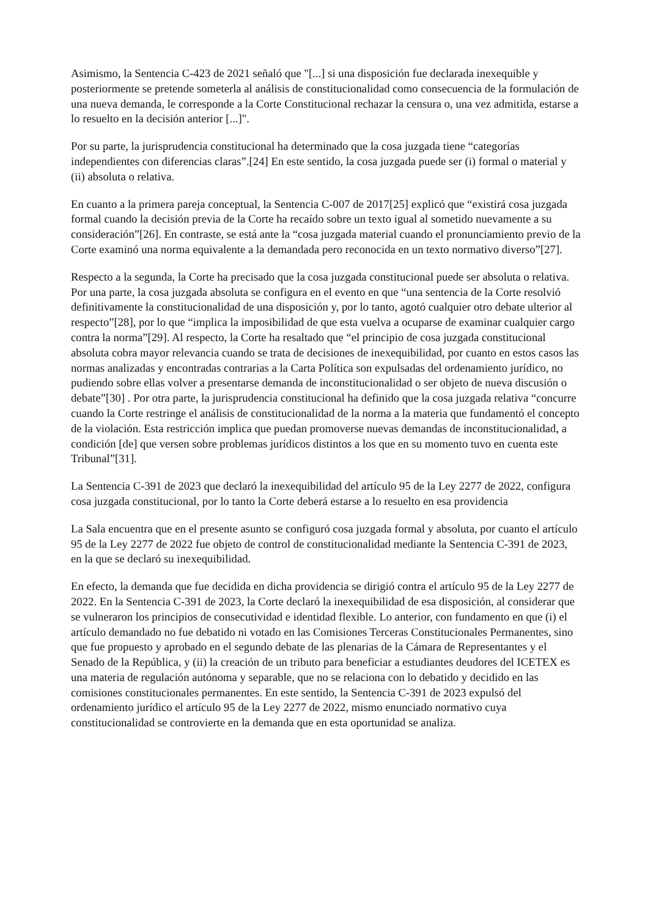Asimismo, la Sentencia C-423 de 2021 señaló que "[...] si una disposición fue declarada inexequible y posteriormente se pretende someterla al análisis de constitucionalidad como consecuencia de la formulación de una nueva demanda, le corresponde a la Corte Constitucional rechazar la censura o, una vez admitida, estarse a lo resuelto en la decisión anterior [...]".
Por su parte, la jurisprudencia constitucional ha determinado que la cosa juzgada tiene “categorías independientes con diferencias claras”.[24] En este sentido, la cosa juzgada puede ser (i) formal o material y (ii) absoluta o relativa.
En cuanto a la primera pareja conceptual, la Sentencia C-007 de 2017[25] explicó que “existirá cosa juzgada formal cuando la decisión previa de la Corte ha recaído sobre un texto igual al sometido nuevamente a su consideración”[26]. En contraste, se está ante la “cosa juzgada material cuando el pronunciamiento previo de la Corte examinó una norma equivalente a la demandada pero reconocida en un texto normativo diverso”[27].
Respecto a la segunda, la Corte ha precisado que la cosa juzgada constitucional puede ser absoluta o relativa. Por una parte, la cosa juzgada absoluta se configura en el evento en que “una sentencia de la Corte resolvió definitivamente la constitucionalidad de una disposición y, por lo tanto, agotó cualquier otro debate ulterior al respecto”[28], por lo que “implica la imposibilidad de que esta vuelva a ocuparse de examinar cualquier cargo contra la norma”[29]. Al respecto, la Corte ha resaltado que “el principio de cosa juzgada constitucional absoluta cobra mayor relevancia cuando se trata de decisiones de inexequibilidad, por cuanto en estos casos las normas analizadas y encontradas contrarias a la Carta Política son expulsadas del ordenamiento jurídico, no pudiendo sobre ellas volver a presentarse demanda de inconstitucionalidad o ser objeto de nueva discusión o debate”[30] . Por otra parte, la jurisprudencia constitucional ha definido que la cosa juzgada relativa “concurre cuando la Corte restringe el análisis de constitucionalidad de la norma a la materia que fundamentó el concepto de la violación. Esta restricción implica que puedan promoverse nuevas demandas de inconstitucionalidad, a condición [de] que versen sobre problemas jurídicos distintos a los que en su momento tuvo en cuenta este Tribunal”[31].
La Sentencia C-391 de 2023 que declaró la inexequibilidad del artículo 95 de la Ley 2277 de 2022, configura cosa juzgada constitucional, por lo tanto la Corte deberá estarse a lo resuelto en esa providencia
La Sala encuentra que en el presente asunto se configuró cosa juzgada formal y absoluta, por cuanto el artículo 95 de la Ley 2277 de 2022 fue objeto de control de constitucionalidad mediante la Sentencia C-391 de 2023, en la que se declaró su inexequibilidad.
En efecto, la demanda que fue decidida en dicha providencia se dirigió contra el artículo 95 de la Ley 2277 de 2022. En la Sentencia C-391 de 2023, la Corte declaró la inexequibilidad de esa disposición, al considerar que se vulneraron los principios de consecutividad e identidad flexible. Lo anterior, con fundamento en que (i) el artículo demandado no fue debatido ni votado en las Comisiones Terceras Constitucionales Permanentes, sino que fue propuesto y aprobado en el segundo debate de las plenarias de la Cámara de Representantes y el Senado de la República, y (ii) la creación de un tributo para beneficiar a estudiantes deudores del ICETEX es una materia de regulación autónoma y separable, que no se relaciona con lo debatido y decidido en las comisiones constitucionales permanentes. En este sentido, la Sentencia C-391 de 2023 expulsó del ordenamiento jurídico el artículo 95 de la Ley 2277 de 2022, mismo enunciado normativo cuya constitucionalidad se controvierte en la demanda que en esta oportunidad se analiza.